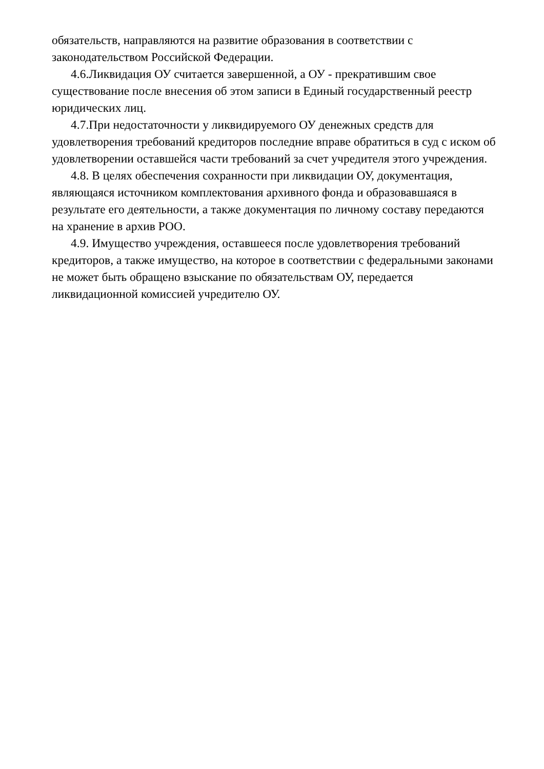обязательств, направляются на развитие образования в соответствии с законодательством Российской Федерации.
4.6.Ликвидация ОУ считается завершенной, а ОУ - прекратившим свое существование после внесения об этом записи в Единый государственный реестр юридических лиц.
4.7.При недостаточности у ликвидируемого ОУ денежных средств для удовлетворения требований кредиторов последние вправе обратиться в суд с иском об удовлетворении оставшейся части требований за счет учредителя этого учреждения.
4.8. В целях обеспечения сохранности при ликвидации ОУ, документация, являющаяся источником комплектования архивного фонда и образовавшаяся в результате его деятельности, а также документация по личному составу передаются на хранение в архив РОО.
4.9. Имущество учреждения, оставшееся после удовлетворения требований кредиторов, а также имущество, на которое в соответствии с федеральными законами не может быть обращено взыскание по обязательствам ОУ, передается ликвидационной комиссией учредителю ОУ.